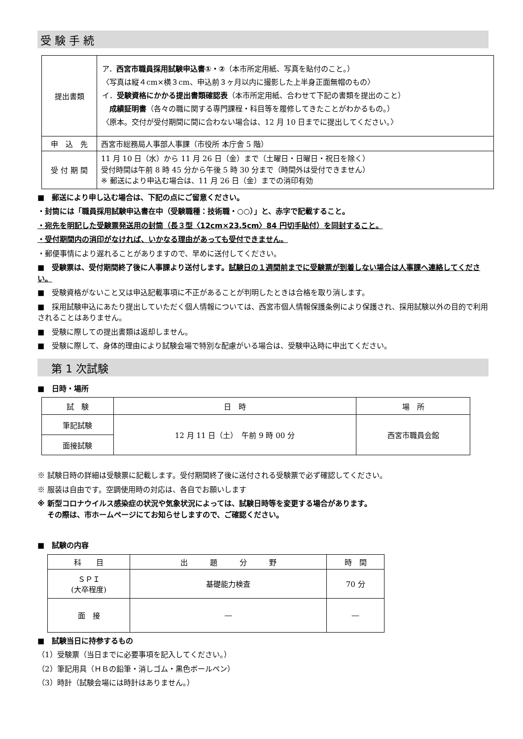受 験 手 続
| 提出書類 | ア． 西宮市職員採用試験申込書①・② （本市所定用紙、写真を貼付のこと。） 〈写真は縦４cm×横３cm、申込前３ヶ月以内に撮影した上半身正面無帽のもの〉 イ． 受験資格にかかる提出書類確認表 （本市所定用紙、合わせて下記の書類を提出のこと） 成績証明書 （各々の職に関する専門課程・科目等を履修してきたことがわかるもの。） 〈原本。交付が受付期間に間に合わない場合は、12 月 10 日までに提出してください。〉 |
| 申 込 先 | 西宮市総務局人事部人事課（市役所 本庁舎 5 階） |
| 受 付 期 間 | 11 月 10 日（水）から 11 月 26 日（金）まで（土曜日・日曜日・祝日を除く） 受付時間は午前 8 時 45 分から午後 5 時 30 分まで（時間外は受付できません） ※ 郵送により申込む場合は、11 月 26 日（金）までの消印有効 |
■　郵送により申し込む場合は、下記の点にご留意ください。
・封筒には「職員採用試験申込書在中（受験職種：技術職・○○）」と、赤字で記載すること。
・宛先を明記した受験票発送用の封筒（長３型〈12cm×23.5cm〉84 円切手貼付）を同封すること。
・受付期間内の消印がなければ、いかなる理由があっても受付できません。
・郵便事情により遅れることがありますので、早めに送付してください。
■　受験票は、受付期間終了後に人事課より送付します。試験日の１週間前までに受験票が到着しない場合は人事課へ連絡してください。
■　受験資格がないこと又は申込記載事項に不正があることが判明したときは合格を取り消します。
■　採用試験申込にあたり提出していただく個人情報については、西宮市個人情報保護条例により保護され、採用試験以外の目的で利用されることはありません。
■　受験に際しての提出書類は返却しません。
■　受験に際して、身体的理由により試験会場で特別な配慮がいる場合は、受験申込時に申出てください。
　第 1 次試験
■　日時・場所
| 試 験 | 日 時 | 場 所 |
| 筆記試験 | 12 月 11 日（土） 午前 9 時 00 分 | 西宮市職員会館 |
| 面接試験 | | |
※ 試験日時の詳細は受験票に記載します。受付期間終了後に送付される受験票で必ず確認してください。
※ 服装は自由です。空調使用時の対応は、各自でお願いします
※ 新型コロナウイルス感染症の状況や気象状況によっては、試験日時等を変更する場合があります。
　 その際は、市ホームページにてお知らせしますので、ご確認ください。
■　試験の内容
| 科 目 | 出 題 分 野 | 時 間 |
| ＳＰＩ (大卒程度) | 基礎能力検査 | 70 分 |
| 面 接 | ― | ― |
■　試験当日に持参するもの
（1）受験票（当日までに必要事項を記入してください。）
（2）筆記用具（ＨＢの鉛筆・消しゴム・黒色ボールペン）
（3）時計（試験会場には時計はありません。）